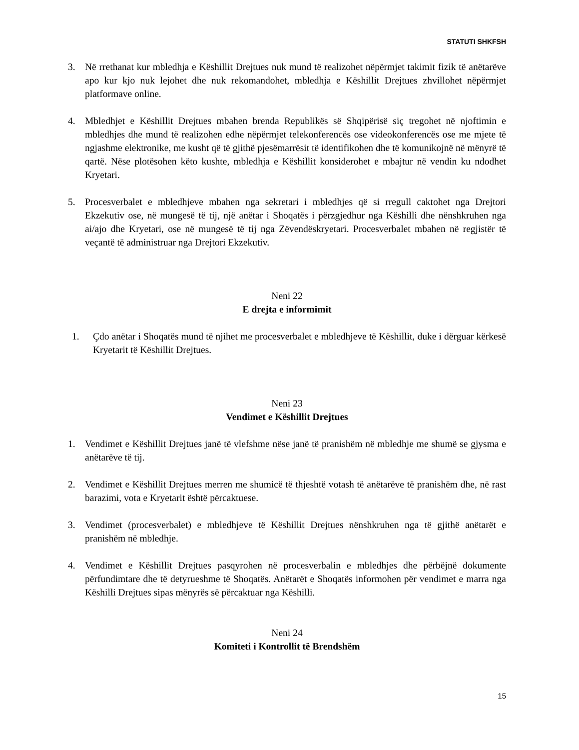STATUTI SHKFSH
3. Në rrethanat kur mbledhja e Këshillit Drejtues nuk mund të realizohet nëpërmjet takimit fizik të anëtarëve apo kur kjo nuk lejohet dhe nuk rekomandohet, mbledhja e Këshillit Drejtues zhvillohet nëpërmjet platformave online.
4. Mbledhjet e Këshillit Drejtues mbahen brenda Republikës së Shqipërisë siç tregohet në njoftimin e mbledhjes dhe mund të realizohen edhe nëpërmjet telekonferencës ose videokonferencës ose me mjete të ngjashme elektronike, me kusht që të gjithë pjesëmarrësit të identifikohen dhe të komunikojnë në mënyrë të qartë. Nëse plotësohen këto kushte, mbledhja e Këshillit konsiderohet e mbajtur në vendin ku ndodhet Kryetari.
5. Procesverbalet e mbledhjeve mbahen nga sekretari i mbledhjes që si rregull caktohet nga Drejtori Ekzekutiv ose, në mungesë të tij, një anëtar i Shoqatës i përzgjedhur nga Këshilli dhe nënshkruhen nga ai/ajo dhe Kryetari, ose në mungesë të tij nga Zëvendëskryetari. Procesverbalet mbahen në regjistër të veçantë të administruar nga Drejtori Ekzekutiv.
Neni 22
E drejta e informimit
1. Çdo anëtar i Shoqatës mund të njihet me procesverbalet e mbledhjeve të Këshillit, duke i dërguar kërkesë Kryetarit të Këshillit Drejtues.
Neni 23
Vendimet e Këshillit Drejtues
1. Vendimet e Këshillit Drejtues janë të vlefshme nëse janë të pranishëm në mbledhje me shumë se gjysma e anëtarëve të tij.
2. Vendimet e Këshillit Drejtues merren me shumicë të thjeshtë votash të anëtarëve të pranishëm dhe, në rast barazimi, vota e Kryetarit është përcaktuese.
3. Vendimet (procesverbalet) e mbledhjeve të Këshillit Drejtues nënshkruhen nga të gjithë anëtarët e pranishëm në mbledhje.
4. Vendimet e Këshillit Drejtues pasqyrohen në procesverbalin e mbledhjes dhe përbëjnë dokumente përfundimtare dhe të detyrueshme të Shoqatës. Anëtarët e Shoqatës informohen për vendimet e marra nga Këshilli Drejtues sipas mënyrës së përcaktuar nga Këshilli.
Neni 24
Komiteti i Kontrollit të Brendshëm
15